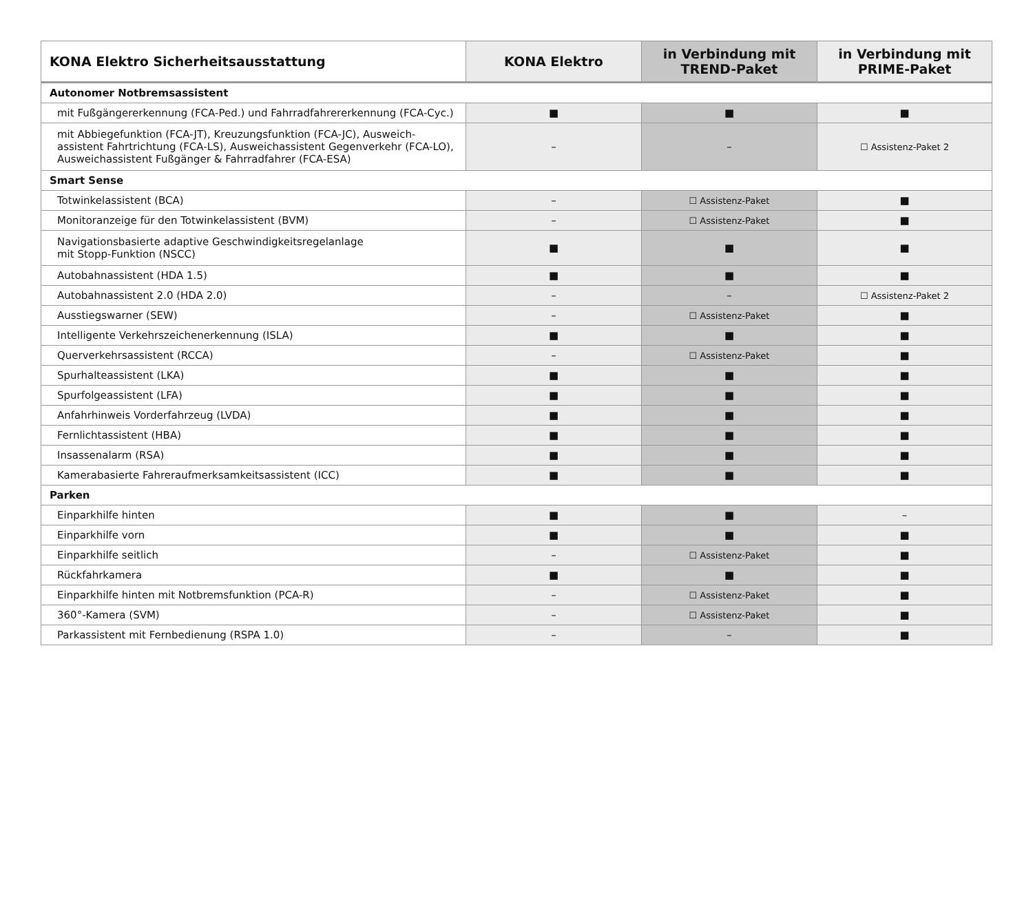| KONA Elektro Sicherheitsausstattung | KONA Elektro | in Verbindung mit TREND-Paket | in Verbindung mit PRIME-Paket |
| --- | --- | --- | --- |
| Autonomer Notbremsassistent | | | |
| mit Fußgängererkennung (FCA-Ped.) und Fahrradfahrererkennung (FCA-Cyc.) | ■ | ■ | ■ |
| mit Abbiegefunktion (FCA-JT), Kreuzungsfunktion (FCA-JC), Ausweich- assistent Fahrtrichtung (FCA-LS), Ausweichassistent Gegenverkehr (FCA-LO), Ausweichassistent Fußgänger & Fahrradfahrer (FCA-ESA) | – | – | ☐ Assistenz-Paket 2 |
| Smart Sense | | | |
| Totwinkelassistent (BCA) | – | ☐ Assistenz-Paket | ■ |
| Monitoranzeige für den Totwinkelassistent (BVM) | – | ☐ Assistenz-Paket | ■ |
| Navigationsbasierte adaptive Geschwindigkeitsregelanlage mit Stopp-Funktion (NSCC) | ■ | ■ | ■ |
| Autobahnassistent (HDA 1.5) | ■ | ■ | ■ |
| Autobahnassistent 2.0 (HDA 2.0) | – | – | ☐ Assistenz-Paket 2 |
| Ausstiegswarner (SEW) | – | ☐ Assistenz-Paket | ■ |
| Intelligente Verkehrszeichenerkennung (ISLA) | ■ | ■ | ■ |
| Querverkehrsassistent (RCCA) | – | ☐ Assistenz-Paket | ■ |
| Spurhalteassistent (LKA) | ■ | ■ | ■ |
| Spurfolgeassistent (LFA) | ■ | ■ | ■ |
| Anfahrhinweis Vorderfahrzeug (LVDA) | ■ | ■ | ■ |
| Fernlichtassistent (HBA) | ■ | ■ | ■ |
| Insassenalarm (RSA) | ■ | ■ | ■ |
| Kamerabasierte Fahreraufmerksamkeitsassistent (ICC) | ■ | ■ | ■ |
| Parken | | | |
| Einparkhilfe hinten | ■ | ■ | – |
| Einparkhilfe vorn | ■ | ■ | ■ |
| Einparkhilfe seitlich | – | ☐ Assistenz-Paket | ■ |
| Rückfahrkamera | ■ | ■ | ■ |
| Einparkhilfe hinten mit Notbremsfunktion (PCA-R) | – | ☐ Assistenz-Paket | ■ |
| 360°-Kamera (SVM) | – | ☐ Assistenz-Paket | ■ |
| Parkassistent mit Fernbedienung (RSPA 1.0) | – | – | ■ |